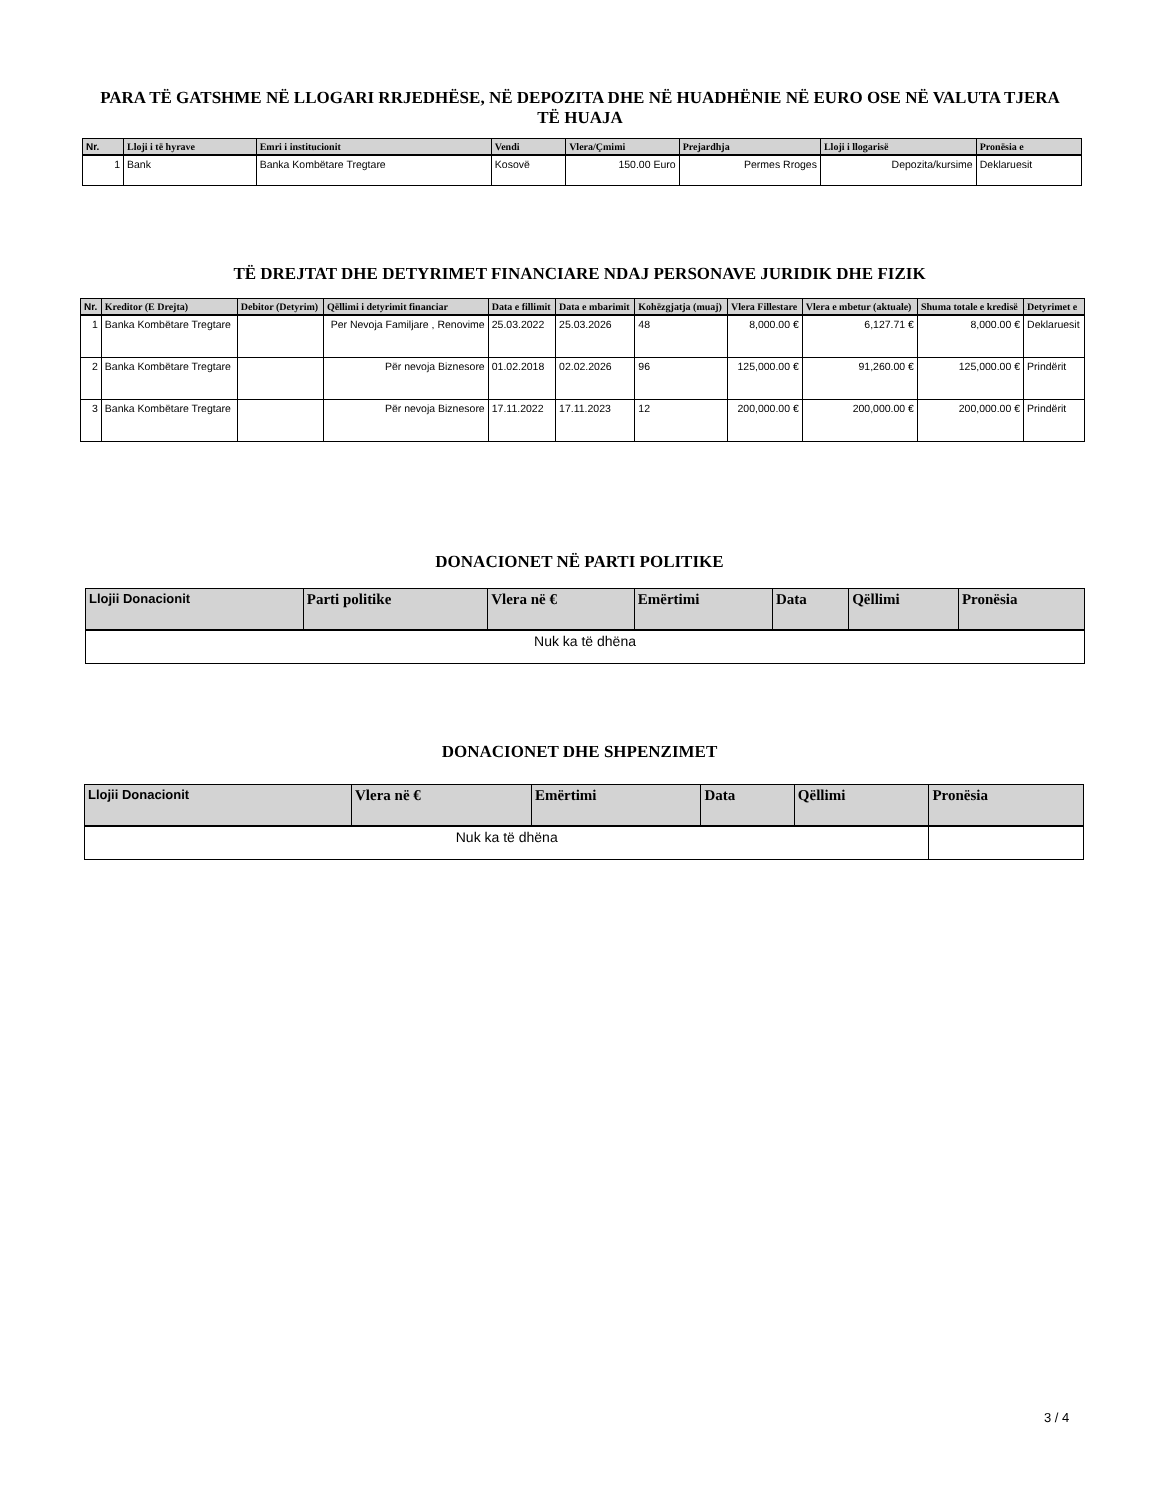PARA TË GATSHME NË LLOGARI RRJEDHËSE, NË DEPOZITA DHE NË HUADHËNIE NË EURO OSE NË VALUTA TJERA TË HUAJA
| Nr. | Lloji i të hyrave | Emri i institucionit | Vendi | Vlera/Çmimi | Prejardhja | Lloji i llogarisë | Pronësia e |
| --- | --- | --- | --- | --- | --- | --- | --- |
| 1 | Bank | Banka Kombëtare Tregtare | Kosovë | 150.00 Euro | Permes Rroges | Depozita/kursime | Deklaruesit |
TË DREJTAT DHE DETYRIMET FINANCIARE NDAJ PERSONAVE JURIDIK DHE FIZIK
| Nr. | Kreditor (E Drejta) | Debitor (Detyrim) | Qëllimi i detyrimit financiar | Data e fillimit | Data e mbarimit | Kohëzgjatja (muaj) | Vlera Fillestare | Vlera e mbetur (aktuale) | Shuma totale e kredisë | Detyrimet e |
| --- | --- | --- | --- | --- | --- | --- | --- | --- | --- | --- |
| 1 | Banka Kombëtare Tregtare | | Per Nevoja Familjare , Renovime | 25.03.2022 | 25.03.2026 | 48 | 8,000.00 € | 6,127.71 € | 8,000.00 € | Deklaruesit |
| 2 | Banka Kombëtare Tregtare | | Për nevoja Biznesore | 01.02.2018 | 02.02.2026 | 96 | 125,000.00 € | 91,260.00 € | 125,000.00 € | Prindërit |
| 3 | Banka Kombëtare Tregtare | | Për nevoja Biznesore | 17.11.2022 | 17.11.2023 | 12 | 200,000.00 € | 200,000.00 € | 200,000.00 € | Prindërit |
DONACIONET NË PARTI POLITIKE
| Llojii Donacionit | Parti politike | Vlera në € | Emërtimi | Data | Qëllimi | Pronësia |
| --- | --- | --- | --- | --- | --- | --- |
| Nuk ka të dhëna | | | | | | |
DONACIONET DHE SHPENZIMET
| Llojii Donacionit | Vlera në € | Emërtimi | Data | Qëllimi | Pronësia |
| --- | --- | --- | --- | --- | --- |
| Nuk ka të dhëna | | | | | |
3 / 4